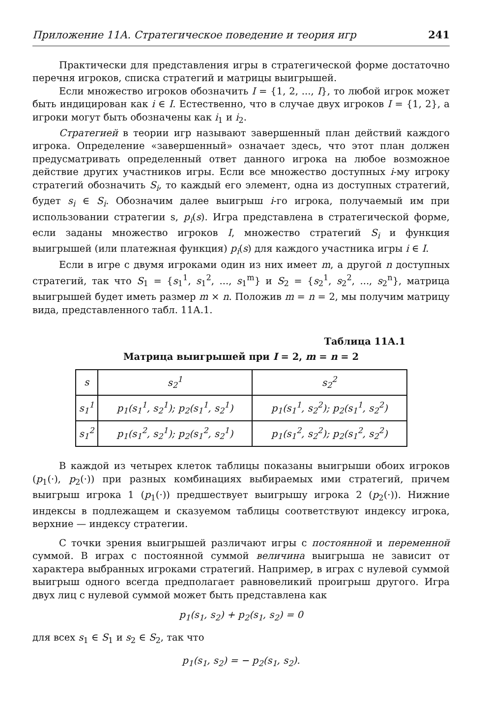Приложение 11А. Стратегическое поведение и теория игр 241
Практически для представления игры в стратегической форме достаточно перечня игроков, списка стратегий и матрицы выигрышей.
Если множество игроков обозначить I = {1, 2, ..., I}, то любой игрок может быть индицирован как i ∈ I. Естественно, что в случае двух игроков I = {1, 2}, а игроки могут быть обозначены как i<sub>1</sub> и i<sub>2</sub>.
Стратегией в теории игр называют завершенный план действий каждого игрока. Определение «завершенный» означает здесь, что этот план должен предусматривать определенный ответ данного игрока на любое возможное действие других участников игры. Если все множество доступных i-му игроку стратегий обозначить S<sub>i</sub>, то каждый его элемент, одна из доступных стратегий, будет s<sub>i</sub> ∈ S<sub>i</sub>. Обозначим далее выигрыш i-го игрока, получаемый им при использовании стратегии s, p<sub>i</sub>(s). Игра представлена в стратегической форме, если заданы множество игроков I, множество стратегий S<sub>i</sub> и функция выигрышей (или платежная функция) p<sub>i</sub>(s) для каждого участника игры i ∈ I.
Если в игре с двумя игроками один из них имеет m, а другой n доступных стратегий, так что S<sub>1</sub> = {s<sub>1</sub><sup>1</sup>, s<sub>1</sub><sup>2</sup>, ..., s<sub>1</sub><sup>m</sup>} и S<sub>2</sub> = {s<sub>2</sub><sup>1</sup>, s<sub>2</sub><sup>2</sup>, ..., s<sub>2</sub><sup>n</sup>}, матрица выигрышей будет иметь размер m × n. Положив m = n = 2, мы получим матрицу вида, представленного табл. 11А.1.
Таблица 11А.1
Матрица выигрышей при I = 2, m = n = 2
| s | s<sub>2</sub><sup>1</sup> | s<sub>2</sub><sup>2</sup> |
| --- | --- | --- |
| s<sub>1</sub><sup>1</sup> | p<sub>1</sub>(s<sub>1</sub><sup>1</sup>, s<sub>2</sub><sup>1</sup>); p<sub>2</sub>(s<sub>1</sub><sup>1</sup>, s<sub>2</sub><sup>1</sup>) | p<sub>1</sub>(s<sub>1</sub><sup>1</sup>, s<sub>2</sub><sup>2</sup>); p<sub>2</sub>(s<sub>1</sub><sup>1</sup>, s<sub>2</sub><sup>2</sup>) |
| s<sub>1</sub><sup>2</sup> | p<sub>1</sub>(s<sub>1</sub><sup>2</sup>, s<sub>2</sub><sup>1</sup>); p<sub>2</sub>(s<sub>1</sub><sup>2</sup>, s<sub>2</sub><sup>1</sup>) | p<sub>1</sub>(s<sub>1</sub><sup>2</sup>, s<sub>2</sub><sup>2</sup>); p<sub>2</sub>(s<sub>1</sub><sup>2</sup>, s<sub>2</sub><sup>2</sup>) |
В каждой из четырех клеток таблицы показаны выигрыши обоих игроков (p<sub>1</sub>(·), p<sub>2</sub>(·)) при разных комбинациях выбираемых ими стратегий, причем выигрыш игрока 1 (p<sub>1</sub>(·)) предшествует выигрышу игрока 2 (p<sub>2</sub>(·)). Нижние индексы в подлежащем и сказуемом таблицы соответствуют индексу игрока, верхние — индексу стратегии.
С точки зрения выигрышей различают игры с постоянной и переменной суммой. В играх с постоянной суммой величина выигрыша не зависит от характера выбранных игроками стратегий. Например, в играх с нулевой суммой выигрыш одного всегда предполагает равновеликий проигрыш другого. Игра двух лиц с нулевой суммой может быть представлена как
p<sub>1</sub>(s<sub>1</sub>, s<sub>2</sub>) + p<sub>2</sub>(s<sub>1</sub>, s<sub>2</sub>) = 0
для всех s<sub>1</sub> ∈ S<sub>1</sub> и s<sub>2</sub> ∈ S<sub>2</sub>, так что
p<sub>1</sub>(s<sub>1</sub>, s<sub>2</sub>) = − p<sub>2</sub>(s<sub>1</sub>, s<sub>2</sub>).